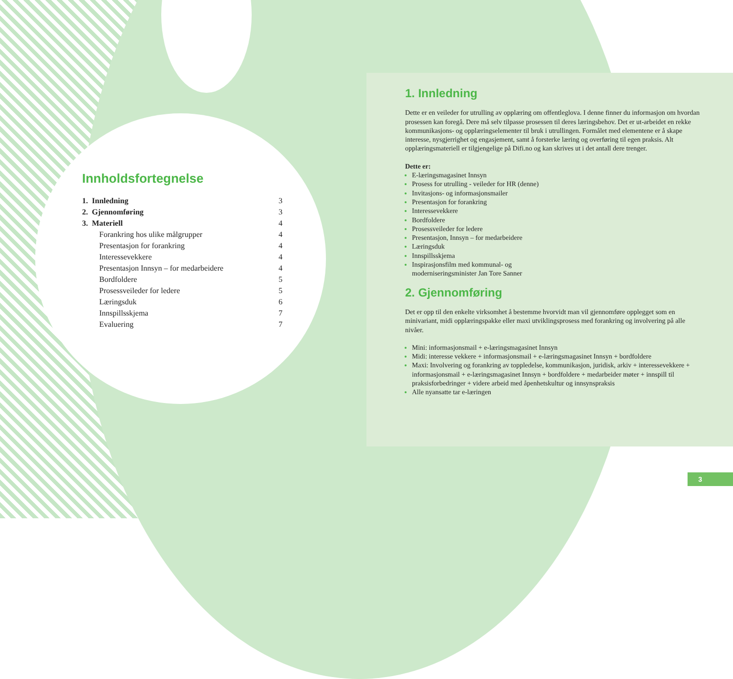Innholdsfortegnelse
| 1. Innledning | 3 |
| 2. Gjennomføring | 3 |
| 3. Materiell | 4 |
| Forankring hos ulike målgrupper | 4 |
| Presentasjon for forankring | 4 |
| Interessevekkere | 4 |
| Presentasjon Innsyn – for medarbeidere | 4 |
| Bordfoldere | 5 |
| Prosessveileder for ledere | 5 |
| Læringsduk | 6 |
| Innspillsskjema | 7 |
| Evaluering | 7 |
1. Innledning
Dette er en veileder for utrulling av opplæring om offentleglova. I denne finner du informasjon om hvordan prosessen kan foregå. Dere må selv tilpasse prosessen til deres læringsbehov. Det er ut-arbeidet en rekke kommunikasjons- og opplæringselementer til bruk i utrullingen. Formålet med elementene er å skape interesse, nysgjerrighet og engasjement, samt å forsterke læring og overføring til egen praksis. Alt opplæringsmateriell er tilgjengelige på Difi.no og kan skrives ut i det antall dere trenger.
Dette er:
E-læringsmagasinet Innsyn
Prosess for utrulling - veileder for HR (denne)
Invitasjons- og informasjonsmailer
Presentasjon for forankring
Interessevekkere
Bordfoldere
Prosessveileder for ledere
Presentasjon, Innsyn – for medarbeidere
Læringsduk
Innspillsskjema
Inspirasjonsfilm med kommunal- og
moderniseringsminister Jan Tore Sanner
2. Gjennomføring
Det er opp til den enkelte virksomhet å bestemme hvorvidt man vil gjennomføre opplegget som en minivariant, midi opplæringspakke eller maxi utviklingsprosess med forankring og involvering på alle nivåer.
Mini: informasjonsmail + e-læringsmagasinet Innsyn
Midi: interesse vekkere + informasjonsmail + e-læringsmagasinet Innsyn + bordfoldere
Maxi: Involvering og forankring av toppledelse, kommunikasjon, juridisk, arkiv + interessevekkere + informasjonsmail + e-læringsmagasinet Innsyn + bordfoldere + medarbeider møter + innspill til praksisforbedringer + videre arbeid med åpenhetskultur og innsynspraksis
Alle nyansatte tar e-læringen
3